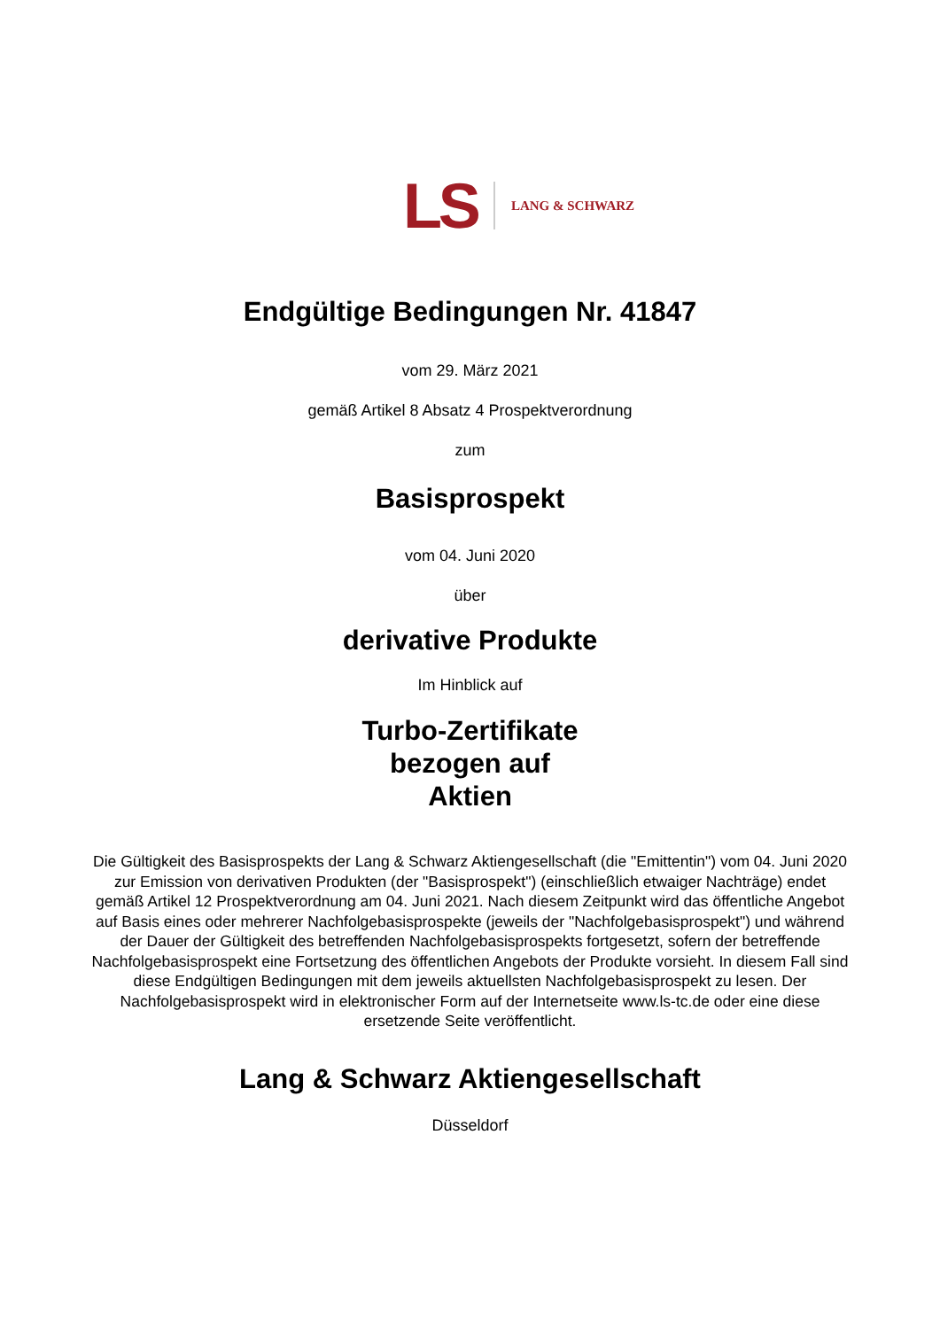LS LANG & SCHWARZ
Endgültige Bedingungen Nr. 41847
vom 29. März 2021
gemäß Artikel 8 Absatz 4 Prospektverordnung
zum
Basisprospekt
vom 04. Juni 2020
über
derivative Produkte
Im Hinblick auf
Turbo-Zertifikate
bezogen auf
Aktien
Die Gültigkeit des Basisprospekts der Lang & Schwarz Aktiengesellschaft (die "Emittentin") vom 04. Juni 2020 zur Emission von derivativen Produkten (der "Basisprospekt") (einschließlich etwaiger Nachträge) endet gemäß Artikel 12 Prospektverordnung am 04. Juni 2021. Nach diesem Zeitpunkt wird das öffentliche Angebot auf Basis eines oder mehrerer Nachfolgebasisprospekte (jeweils der "Nachfolgebasisprospekt") und während der Dauer der Gültigkeit des betreffenden Nachfolgebasisprospekts fortgesetzt, sofern der betreffende Nachfolgebasisprospekt eine Fortsetzung des öffentlichen Angebots der Produkte vorsieht. In diesem Fall sind diese Endgültigen Bedingungen mit dem jeweils aktuellsten Nachfolgebasisprospekt zu lesen. Der Nachfolgebasisprospekt wird in elektronischer Form auf der Internetseite www.ls-tc.de oder eine diese ersetzende Seite veröffentlicht.
Lang & Schwarz Aktiengesellschaft
Düsseldorf